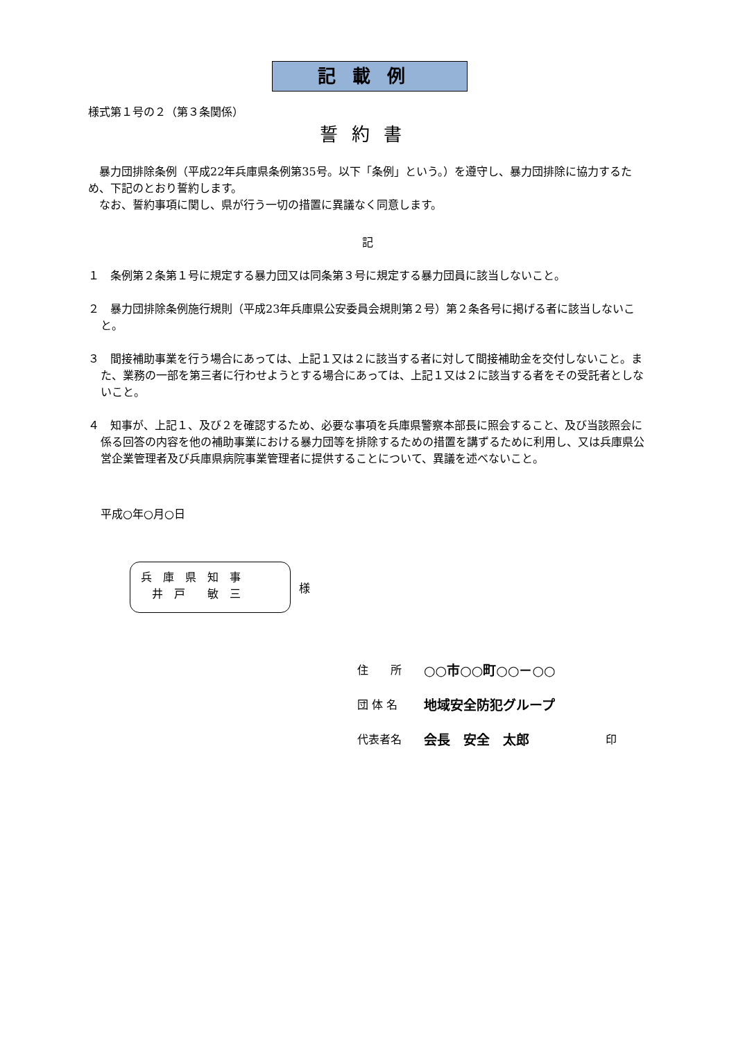記載例
様式第１号の２（第３条関係）
誓約書
　暴力団排除条例（平成22年兵庫県条例第35号。以下「条例」という。）を遵守し、暴力団排除に協力するため、下記のとおり誓約します。
　なお、誓約事項に関し、県が行う一切の措置に異議なく同意します。
記
１　条例第２条第１号に規定する暴力団又は同条第３号に規定する暴力団員に該当しないこと。
２　暴力団排除条例施行規則（平成23年兵庫県公安委員会規則第２号）第２条各号に掲げる者に該当しないこと。
３　間接補助事業を行う場合にあっては、上記１又は２に該当する者に対して間接補助金を交付しないこと。また、業務の一部を第三者に行わせようとする場合にあっては、上記１又は２に該当する者をその受託者としないこと。
４　知事が、上記１、及び２を確認するため、必要な事項を兵庫県警察本部長に照会すること、及び当該照会に係る回答の内容を他の補助事業における暴力団等を排除するための措置を講ずるために利用し、又は兵庫県公営企業管理者及び兵庫県病院事業管理者に提供することについて、異議を述べないこと。
平成○年○月○日
兵　庫　県　知　事
　井　戸　　敏　三
様
住　　所 ○○市○○町○○－○○
団 体 名 地域安全防犯グループ
代表者名 会長　安全　太郎 印